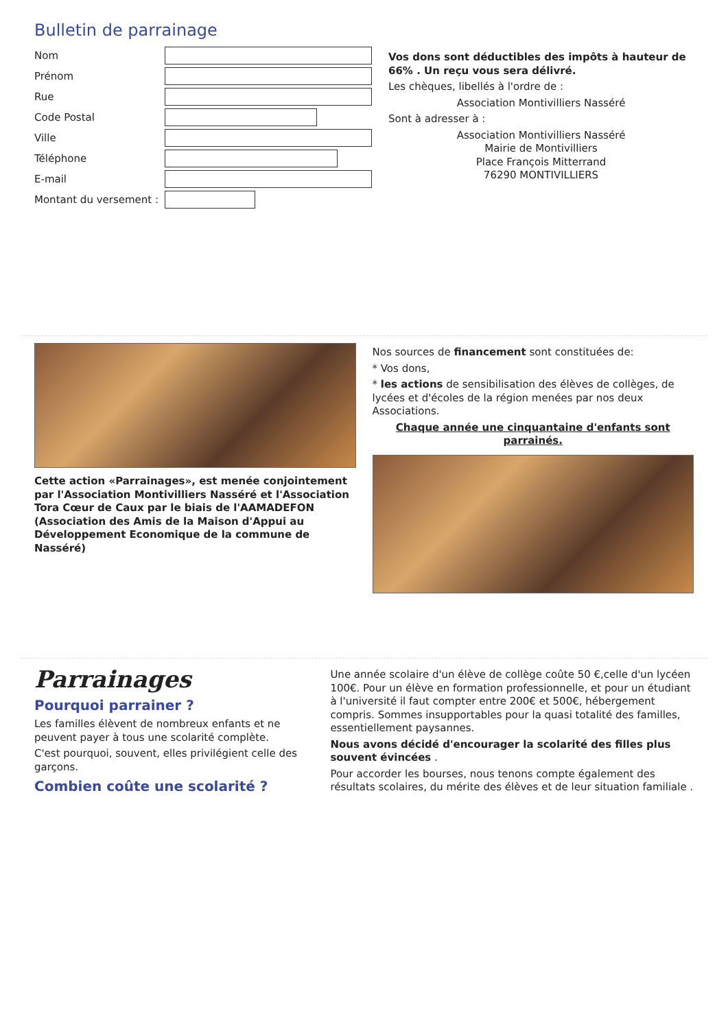Bulletin de parrainage
Nom
Prénom
Rue
Code Postal
Ville
Téléphone
E-mail
Montant du versement :
Vos dons sont déductibles des impôts à hauteur de 66% . Un reçu vous sera délivré.
Les chèques, libellés à l'ordre de :
Association Montivilliers Nasséré
Sont à adresser à :
Association Montivilliers Nasséré
Mairie de Montivilliers
Place François Mitterrand
76290 MONTIVILLIERS
Cette action «Parrainages», est menée conjointement par l'Association Montivilliers Nasséré et l'Association Tora Cœur de Caux par le biais de l'AAMADEFON (Association des Amis de la Maison d'Appui au Développement Economique de la commune de Nasséré)
Nos sources de financement sont constituées de:
* Vos dons,
* les actions de sensibilisation des élèves de collèges, de lycées et d'écoles de la région menées par nos deux Associations.
Chaque année une cinquantaine d'enfants sont parrainés.
Parrainages
Pourquoi parrainer ?
Les familles élèvent de nombreux enfants et ne peuvent payer à tous une scolarité complète.
C'est pourquoi, souvent, elles privilégient celle des garçons.
Combien coûte une scolarité ?
Une année scolaire d'un élève de collège coûte 50 €,celle d'un lycéen 100€. Pour un élève en formation professionnelle, et pour un étudiant à l'université il faut compter entre 200€ et 500€, hébergement compris. Sommes insupportables pour la quasi totalité des familles, essentiellement paysannes.
Nous avons décidé d'encourager la scolarité des filles plus souvent évincées .
Pour accorder les bourses, nous tenons compte également des résultats scolaires, du mérite des élèves et de leur situation familiale .